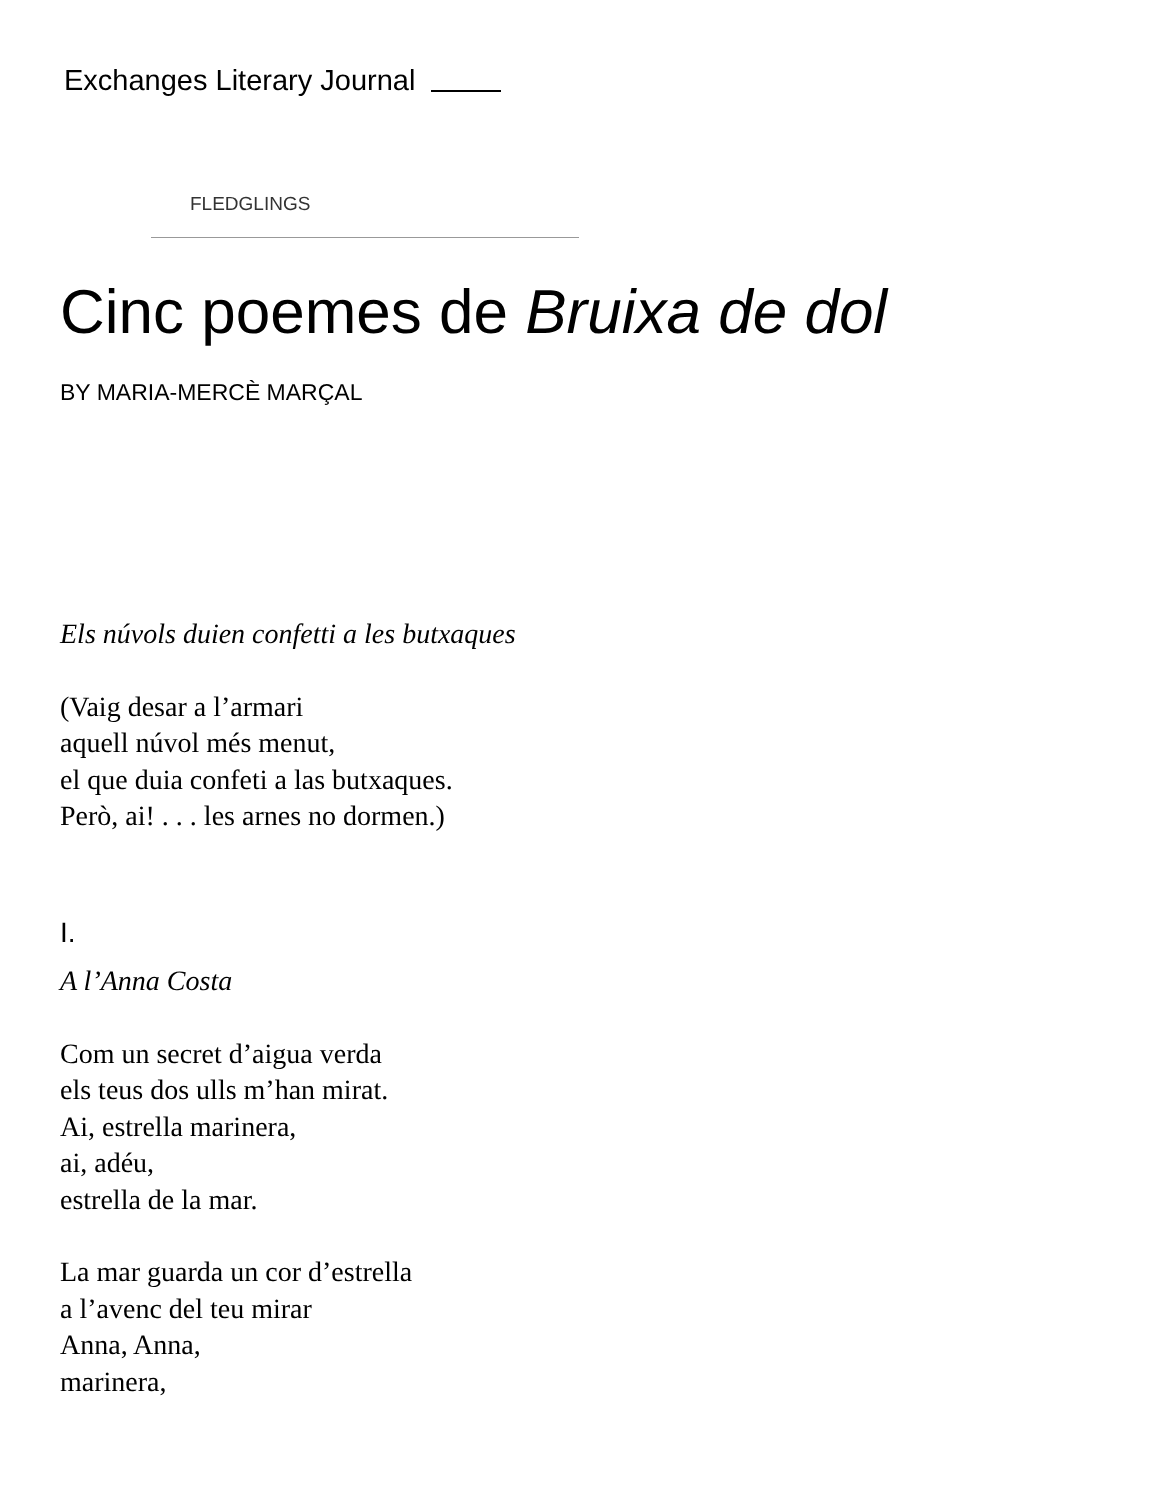Exchanges Literary Journal
FLEDGLINGS
Cinc poemes de Bruixa de dol
BY MARIA-MERCÈ MARÇAL
Els núvols duien confetti a les butxaques
(Vaig desar a l’armari
aquell núvol més menut,
el que duia confeti a las butxaques.
Però, ai! . . . les arnes no dormen.)
I.
A l’Anna Costa
Com un secret d’aigua verda
els teus dos ulls m’han mirat.
Ai, estrella marinera,
ai, adéu,
estrella de la mar.
La mar guarda un cor d’estrella
a l’avenc del teu mirar
Anna, Anna,
marinera,